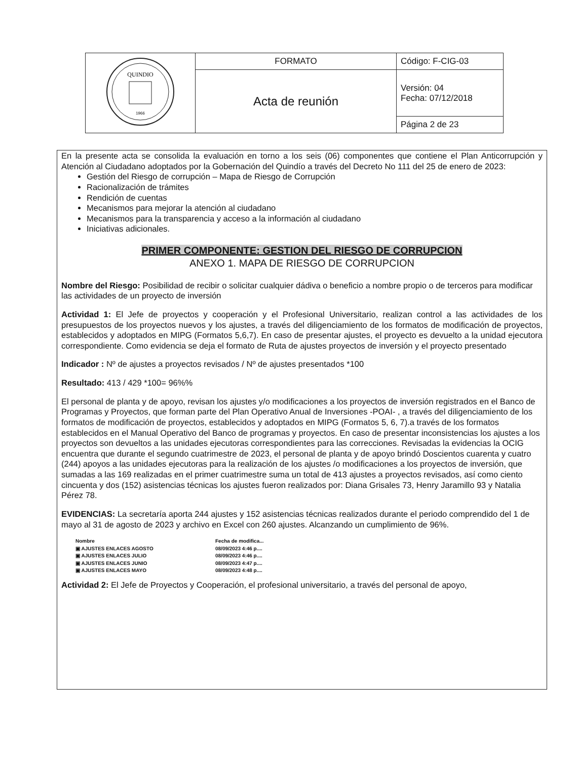| QUINDIO 1966 | FORMATO | Código: F-CIG-03 |
| | Acta de reunión | Versión: 04 Fecha: 07/12/2018 |
| | | Página 2 de 23 |
En la presente acta se consolida la evaluación en torno a los seis (06) componentes que contiene el Plan Anticorrupción y Atención al Ciudadano adoptados por la Gobernación del Quindío a través del Decreto No 111 del 25 de enero de 2023:
Gestión del Riesgo de corrupción – Mapa de Riesgo de Corrupción
Racionalización de trámites
Rendición de cuentas
Mecanismos para mejorar la atención al ciudadano
Mecanismos para la transparencia y acceso a la información al ciudadano
Iniciativas adicionales.
PRIMER COMPONENTE: GESTION DEL RIESGO DE CORRUPCION
ANEXO 1. MAPA DE RIESGO DE CORRUPCION
Nombre del Riesgo: Posibilidad de recibir o solicitar cualquier dádiva o beneficio a nombre propio o de terceros para modificar las actividades de un proyecto de inversión
Actividad 1: El Jefe de proyectos y cooperación y el Profesional Universitario, realizan control a las actividades de los presupuestos de los proyectos nuevos y los ajustes, a través del diligenciamiento de los formatos de modificación de proyectos, establecidos y adoptados en MIPG (Formatos 5,6,7). En caso de presentar ajustes, el proyecto es devuelto a la unidad ejecutora correspondiente. Como evidencia se deja el formato de Ruta de ajustes proyectos de inversión y el proyecto presentado
Indicador : Nº de ajustes a proyectos revisados / Nº de ajustes presentados *100
Resultado: 413 / 429 *100= 96%%
El personal de planta y de apoyo, revisan los ajustes y/o modificaciones a los proyectos de inversión registrados en el Banco de Programas y Proyectos, que forman parte del Plan Operativo Anual de Inversiones -POAI- , a través del diligenciamiento de los formatos de modificación de proyectos, establecidos y adoptados en MIPG (Formatos 5, 6, 7).a través de los formatos establecidos en el Manual Operativo del Banco de programas y proyectos. En caso de presentar inconsistencias los ajustes a los proyectos son devueltos a las unidades ejecutoras correspondientes para las correcciones. Revisadas la evidencias la OCIG encuentra que durante el segundo cuatrimestre de 2023, el personal de planta y de apoyo brindó Doscientos cuarenta y cuatro (244) apoyos a las unidades ejecutoras para la realización de los ajustes /o modificaciones a los proyectos de inversión, que sumadas a las 169 realizadas en el primer cuatrimestre suma un total de 413 ajustes a proyectos revisados, así como ciento cincuenta y dos (152) asistencias técnicas los ajustes fueron realizados por: Diana Grisales 73, Henry Jaramillo 93 y Natalia Pérez 78.
EVIDENCIAS: La secretaría aporta 244 ajustes y 152 asistencias técnicas realizados durante el periodo comprendido del 1 de mayo al 31 de agosto de 2023 y archivo en Excel con 260 ajustes. Alcanzando un cumplimiento de 96%.
| Nombre | Fecha de modifica... |
| ▣ AJUSTES ENLACES AGOSTO | 08/09/2023 4:46 p.... |
| ▣ AJUSTES ENLACES JULIO | 08/09/2023 4:46 p.... |
| ▣ AJUSTES ENLACES JUNIO | 08/09/2023 4:47 p.... |
| ▣ AJUSTES ENLACES MAYO | 08/09/2023 4:48 p.... |
Actividad 2: El Jefe de Proyectos y Cooperación, el profesional universitario, a través del personal de apoyo,